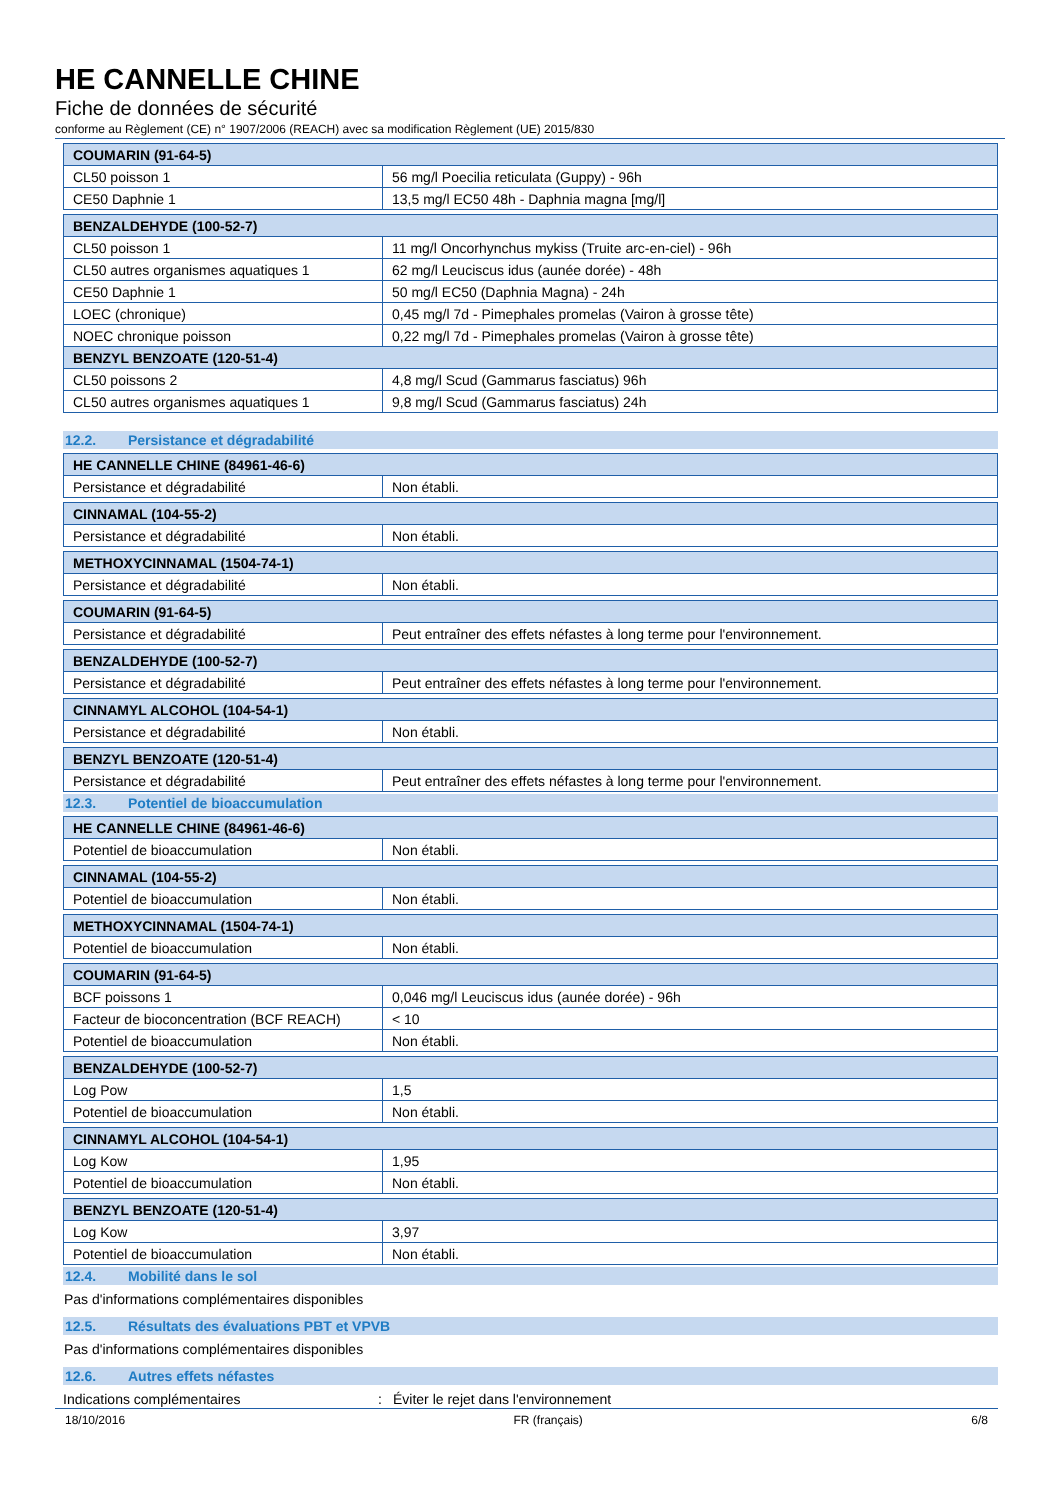HE CANNELLE CHINE
Fiche de données de sécurité
conforme au Règlement (CE) n° 1907/2006 (REACH) avec sa modification Règlement (UE) 2015/830
| COUMARIN (91-64-5) | |
| --- | --- |
| CL50 poisson 1 | 56 mg/l Poecilia reticulata (Guppy) - 96h |
| CE50 Daphnie 1 | 13,5 mg/l EC50 48h - Daphnia magna [mg/l] |
| BENZALDEHYDE (100-52-7) | |
| --- | --- |
| CL50 poisson 1 | 11 mg/l Oncorhynchus mykiss (Truite arc-en-ciel) - 96h |
| CL50 autres organismes aquatiques 1 | 62 mg/l Leuciscus idus (aunée dorée) - 48h |
| CE50 Daphnie 1 | 50 mg/l EC50 (Daphnia Magna) - 24h |
| LOEC (chronique) | 0,45 mg/l 7d - Pimephales promelas (Vairon à grosse tête) |
| NOEC chronique poisson | 0,22 mg/l 7d - Pimephales promelas (Vairon à grosse tête) |
| BENZYL BENZOATE (120-51-4) | |
| CL50 poissons 2 | 4,8 mg/l Scud (Gammarus fasciatus) 96h |
| CL50 autres organismes aquatiques 1 | 9,8 mg/l Scud (Gammarus fasciatus) 24h |
12.2. Persistance et dégradabilité
| HE CANNELLE CHINE (84961-46-6) | |
| --- | --- |
| Persistance et dégradabilité | Non établi. |
| CINNAMAL (104-55-2) | |
| --- | --- |
| Persistance et dégradabilité | Non établi. |
| METHOXYCINNAMAL (1504-74-1) | |
| --- | --- |
| Persistance et dégradabilité | Non établi. |
| COUMARIN (91-64-5) | |
| --- | --- |
| Persistance et dégradabilité | Peut entraîner des effets néfastes à long terme pour l'environnement. |
| BENZALDEHYDE (100-52-7) | |
| --- | --- |
| Persistance et dégradabilité | Peut entraîner des effets néfastes à long terme pour l'environnement. |
| CINNAMYL ALCOHOL (104-54-1) | |
| --- | --- |
| Persistance et dégradabilité | Non établi. |
| BENZYL BENZOATE (120-51-4) | |
| --- | --- |
| Persistance et dégradabilité | Peut entraîner des effets néfastes à long terme pour l'environnement. |
12.3. Potentiel de bioaccumulation
| HE CANNELLE CHINE (84961-46-6) | |
| --- | --- |
| Potentiel de bioaccumulation | Non établi. |
| CINNAMAL (104-55-2) | |
| --- | --- |
| Potentiel de bioaccumulation | Non établi. |
| METHOXYCINNAMAL (1504-74-1) | |
| --- | --- |
| Potentiel de bioaccumulation | Non établi. |
| COUMARIN (91-64-5) | |
| --- | --- |
| BCF poissons 1 | 0,046 mg/l Leuciscus idus (aunée dorée) - 96h |
| Facteur de bioconcentration (BCF REACH) | < 10 |
| Potentiel de bioaccumulation | Non établi. |
| BENZALDEHYDE (100-52-7) | |
| --- | --- |
| Log Pow | 1,5 |
| Potentiel de bioaccumulation | Non établi. |
| CINNAMYL ALCOHOL (104-54-1) | |
| --- | --- |
| Log Kow | 1,95 |
| Potentiel de bioaccumulation | Non établi. |
| BENZYL BENZOATE (120-51-4) | |
| --- | --- |
| Log Kow | 3,97 |
| Potentiel de bioaccumulation | Non établi. |
12.4. Mobilité dans le sol
Pas d'informations complémentaires disponibles
12.5. Résultats des évaluations PBT et VPVB
Pas d'informations complémentaires disponibles
12.6. Autres effets néfastes
Indications complémentaires : Éviter le rejet dans l'environnement
18/10/2016 FR (français) 6/8